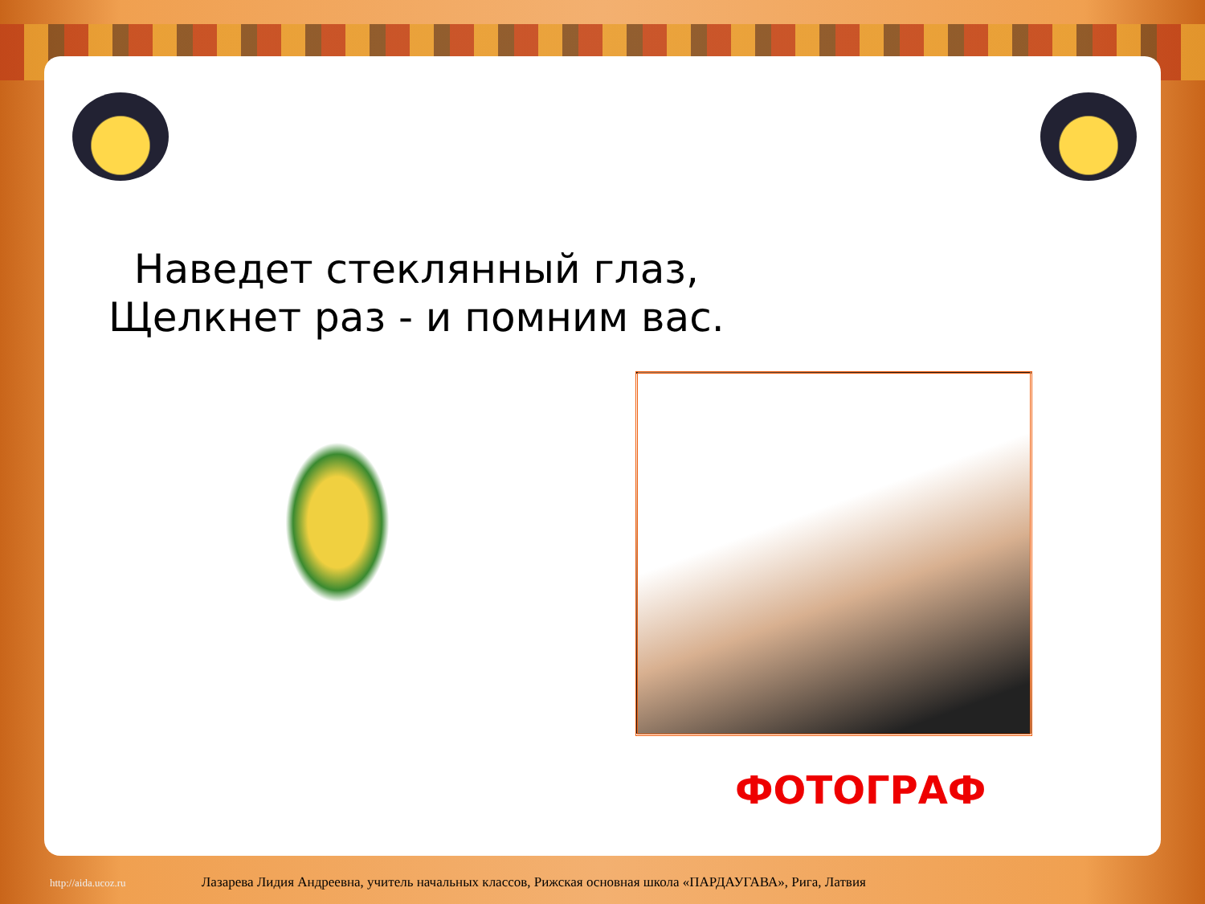Наведет стеклянный глаз,
Щелкнет раз - и помним вас.
ФОТОГРАФ
http://aida.ucoz.ru Лазарева Лидия Андреевна, учитель начальных классов, Рижская основная школа «ПАРДАУГАВА», Рига, Латвия